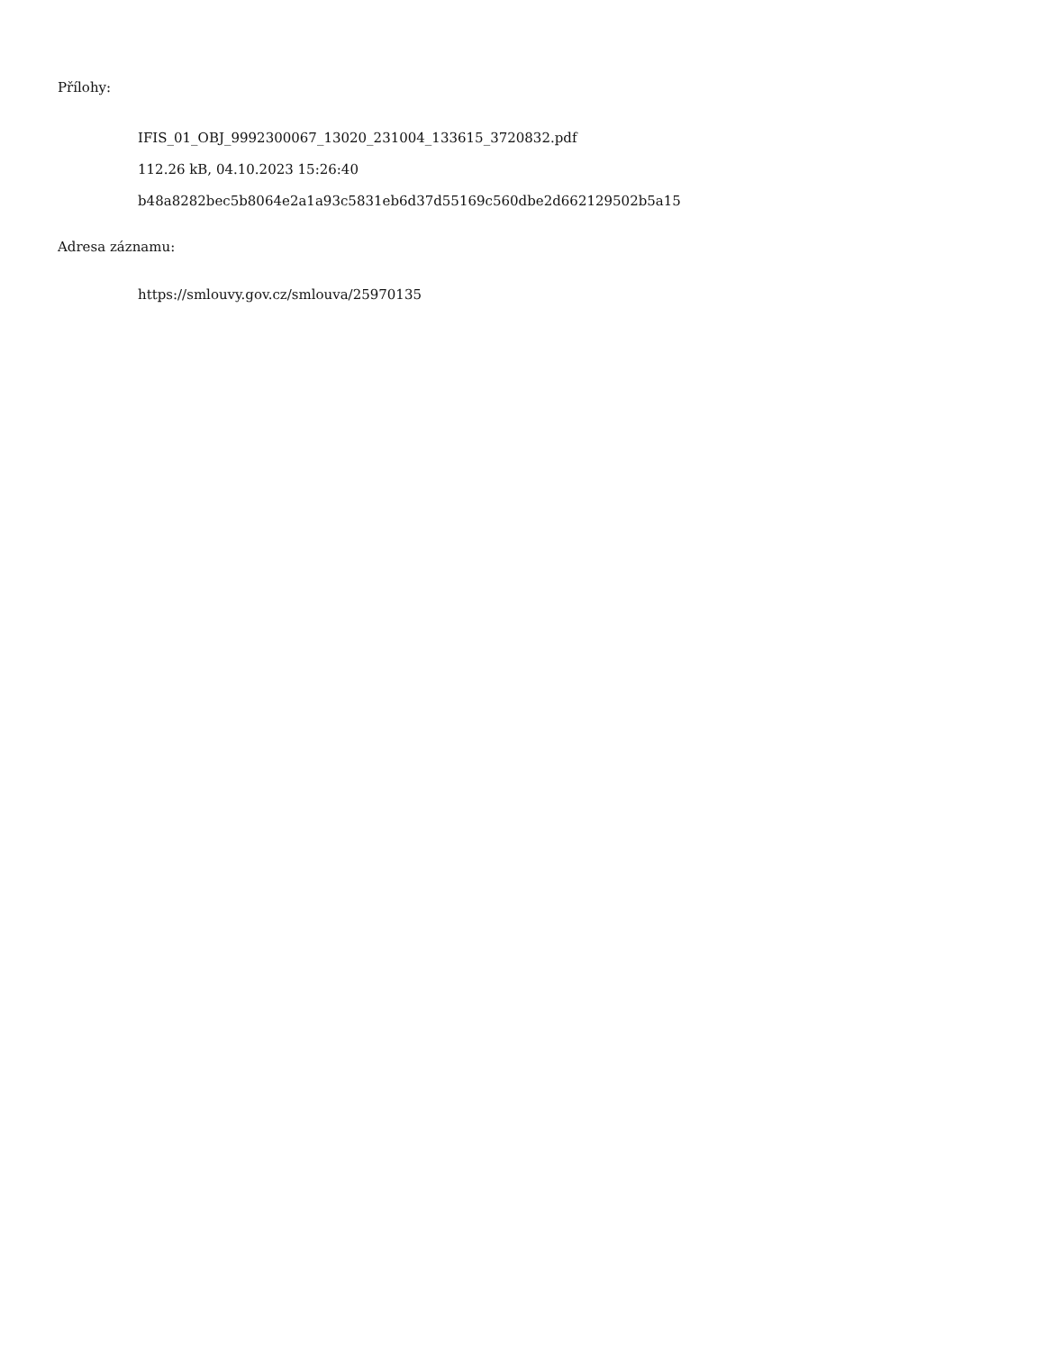Přílohy:
IFIS_01_OBJ_9992300067_13020_231004_133615_3720832.pdf
112.26 kB, 04.10.2023 15:26:40
b48a8282bec5b8064e2a1a93c5831eb6d37d55169c560dbe2d662129502b5a15
Adresa záznamu:
https://smlouvy.gov.cz/smlouva/25970135